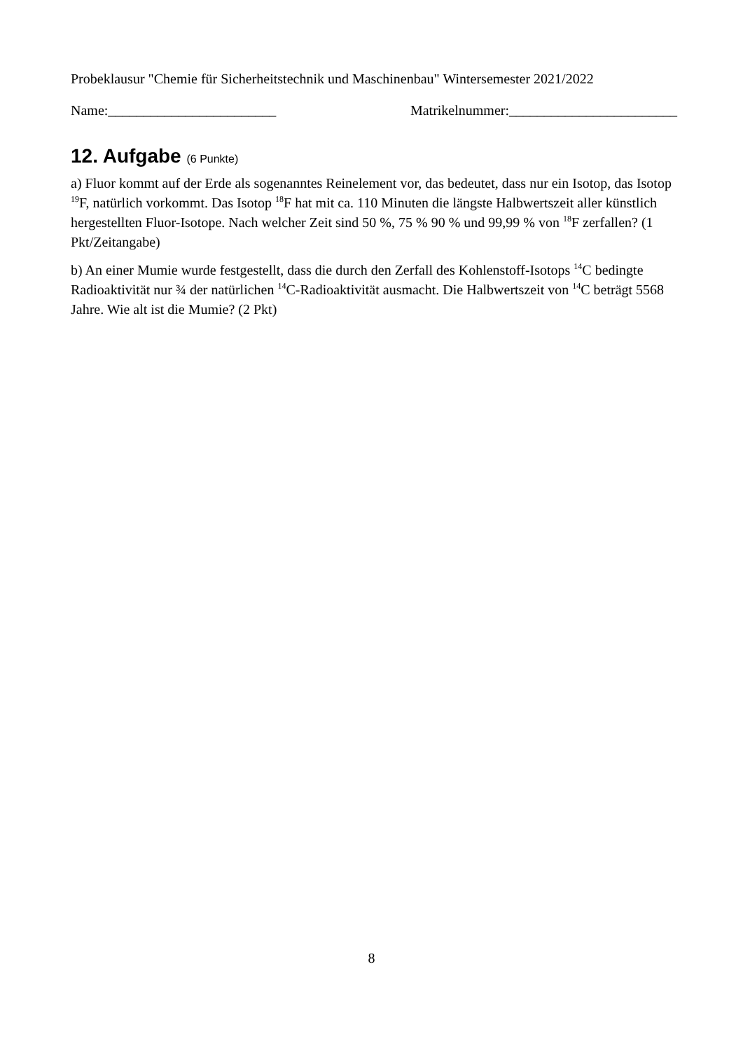Probeklausur "Chemie für Sicherheitstechnik und Maschinenbau" Wintersemester 2021/2022
Name:________________________ Matrikelnummer:________________________
12. Aufgabe (6 Punkte)
a) Fluor kommt auf der Erde als sogenanntes Reinelement vor, das bedeutet, dass nur ein Isotop, das Isotop <sup>19</sup>F, natürlich vorkommt. Das Isotop <sup>18</sup>F hat mit ca. 110 Minuten die längste Halbwertszeit aller künstlich hergestellten Fluor-Isotope. Nach welcher Zeit sind 50 %, 75 % 90 % und 99,99 % von <sup>18</sup>F zerfallen? (1 Pkt/Zeitangabe)
b) An einer Mumie wurde festgestellt, dass die durch den Zerfall des Kohlenstoff-Isotops <sup>14</sup>C bedingte Radioaktivität nur ¾ der natürlichen <sup>14</sup>C-Radioaktivität ausmacht. Die Halbwertszeit von <sup>14</sup>C beträgt 5568 Jahre. Wie alt ist die Mumie? (2 Pkt)
8